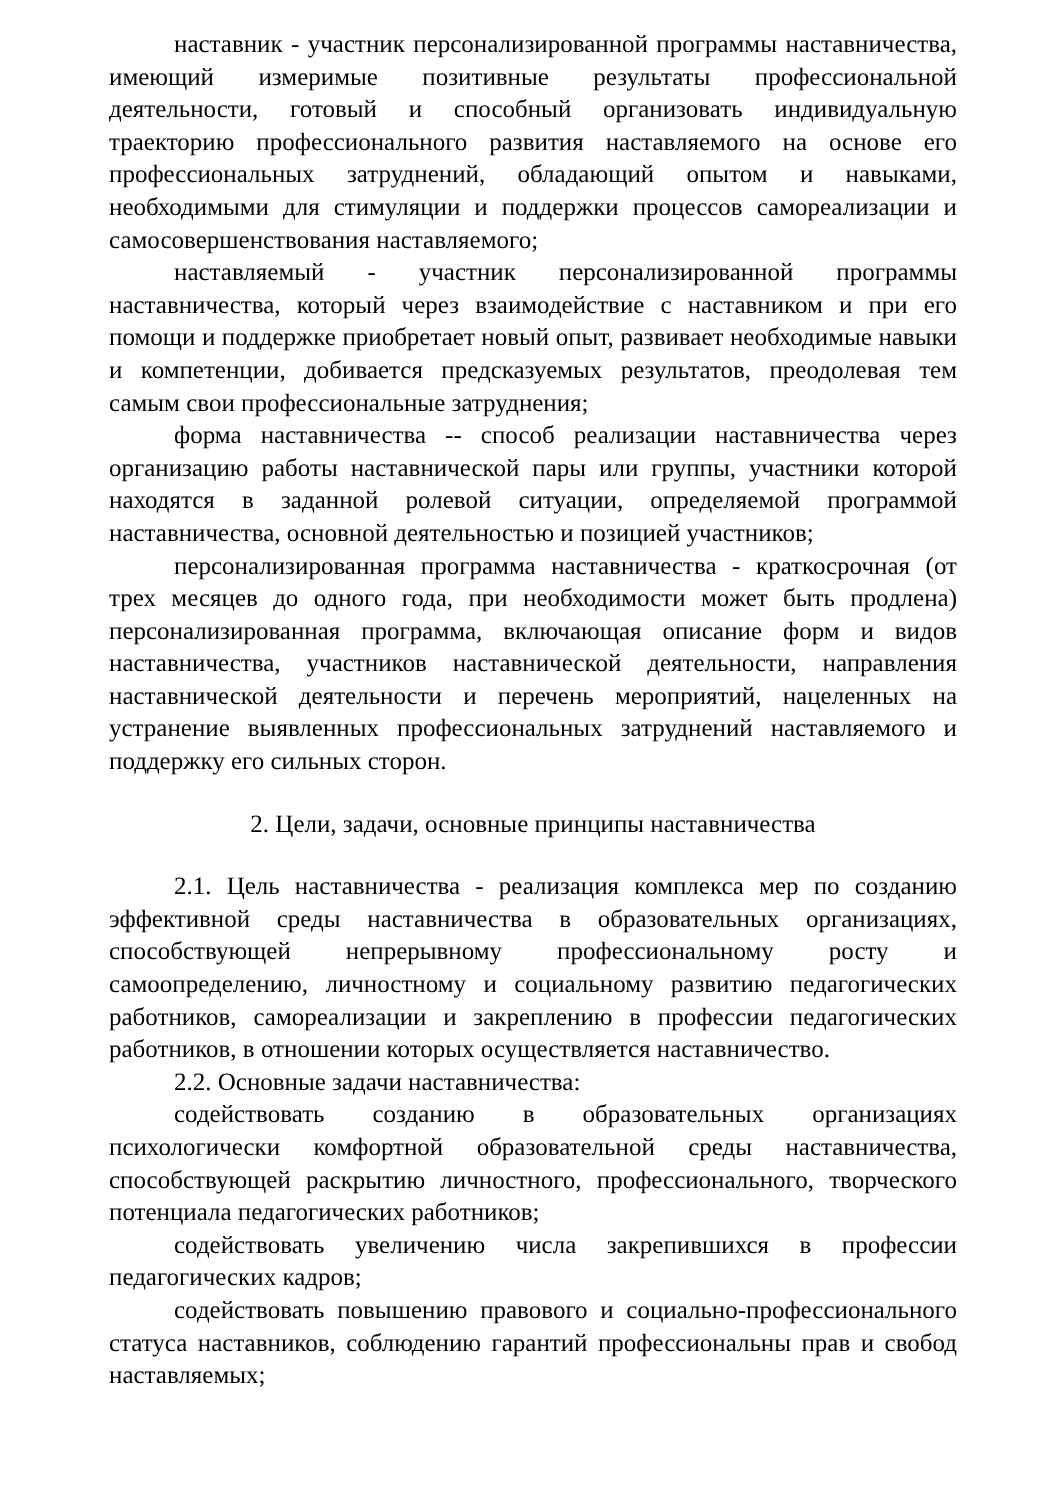наставник - участник персонализированной программы наставничества, имеющий измеримые позитивные результаты профессиональной деятельности, готовый и способный организовать индивидуальную траекторию профессионального развития наставляемого на основе его профессиональных затруднений, обладающий опытом и навыками, необходимыми для стимуляции и поддержки процессов самореализации и самосовершенствования наставляемого;
наставляемый - участник персонализированной программы наставничества, который через взаимодействие с наставником и при его помощи и поддержке приобретает новый опыт, развивает необходимые навыки и компетенции, добивается предсказуемых результатов, преодолевая тем самым свои профессиональные затруднения;
форма наставничества -- способ реализации наставничества через организацию работы наставнической пары или группы, участники которой находятся в заданной ролевой ситуации, определяемой программой наставничества, основной деятельностью и позицией участников;
персонализированная программа наставничества - краткосрочная (от трех месяцев до одного года, при необходимости может быть продлена) персонализированная программа, включающая описание форм и видов наставничества, участников наставнической деятельности, направления наставнической деятельности и перечень мероприятий, нацеленных на устранение выявленных профессиональных затруднений наставляемого и поддержку его сильных сторон.
2. Цели, задачи, основные принципы наставничества
2.1. Цель наставничества - реализация комплекса мер по созданию эффективной среды наставничества в образовательных организациях, способствующей непрерывному профессиональному росту и самоопределению, личностному и социальному развитию педагогических работников, самореализации и закреплению в профессии педагогических работников, в отношении которых осуществляется наставничество.
2.2. Основные задачи наставничества:
содействовать созданию в образовательных организациях психологически комфортной образовательной среды наставничества, способствующей раскрытию личностного, профессионального, творческого потенциала педагогических работников;
содействовать увеличению числа закрепившихся в профессии педагогических кадров;
содействовать повышению правового и социально-профессионального статуса наставников, соблюдению гарантий профессиональны прав и свобод наставляемых;